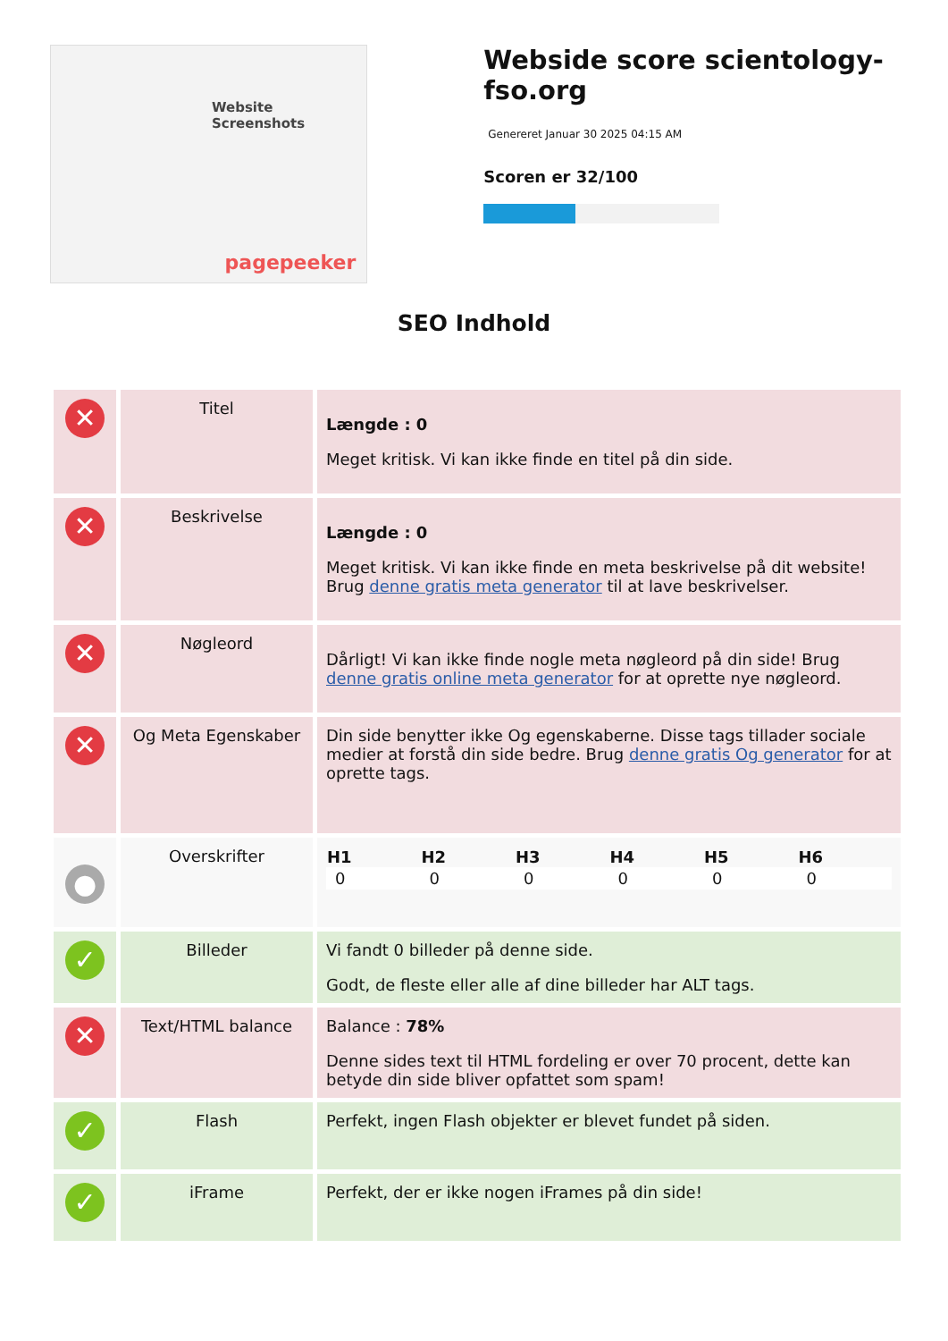Website Screenshots
pagepeeker
Webside score scientology-fso.org
Genereret Januar 30 2025 04:15 AM
Scoren er 32/100
SEO Indhold
| ✕ | Titel | Længde : 0 Meget kritisk. Vi kan ikke finde en titel på din side. |
| ✕ | Beskrivelse | Længde : 0 Meget kritisk. Vi kan ikke finde en meta beskrivelse på dit website! Brug denne gratis meta generator til at lave beskrivelser. |
| ✕ | Nøgleord | Dårligt! Vi kan ikke finde nogle meta nøgleord på din side! Brug denne gratis online meta generator for at oprette nye nøgleord. |
| ✕ | Og Meta Egenskaber | Din side benytter ikke Og egenskaberne. Disse tags tillader sociale medier at forstå din side bedre. Brug denne gratis Og generator for at oprette tags. |
| ● | Overskrifter | / H1 / H2 / H3 / H4 / H5 / H6 / / --- / --- / --- / --- / --- / --- / / 0 / 0 / 0 / 0 / 0 / 0 / |
| ✓ | Billeder | Vi fandt 0 billeder på denne side. Godt, de fleste eller alle af dine billeder har ALT tags. |
| ✕ | Text/HTML balance | Balance : 78% Denne sides text til HTML fordeling er over 70 procent, dette kan betyde din side bliver opfattet som spam! |
| ✓ | Flash | Perfekt, ingen Flash objekter er blevet fundet på siden. |
| ✓ | iFrame | Perfekt, der er ikke nogen iFrames på din side! |